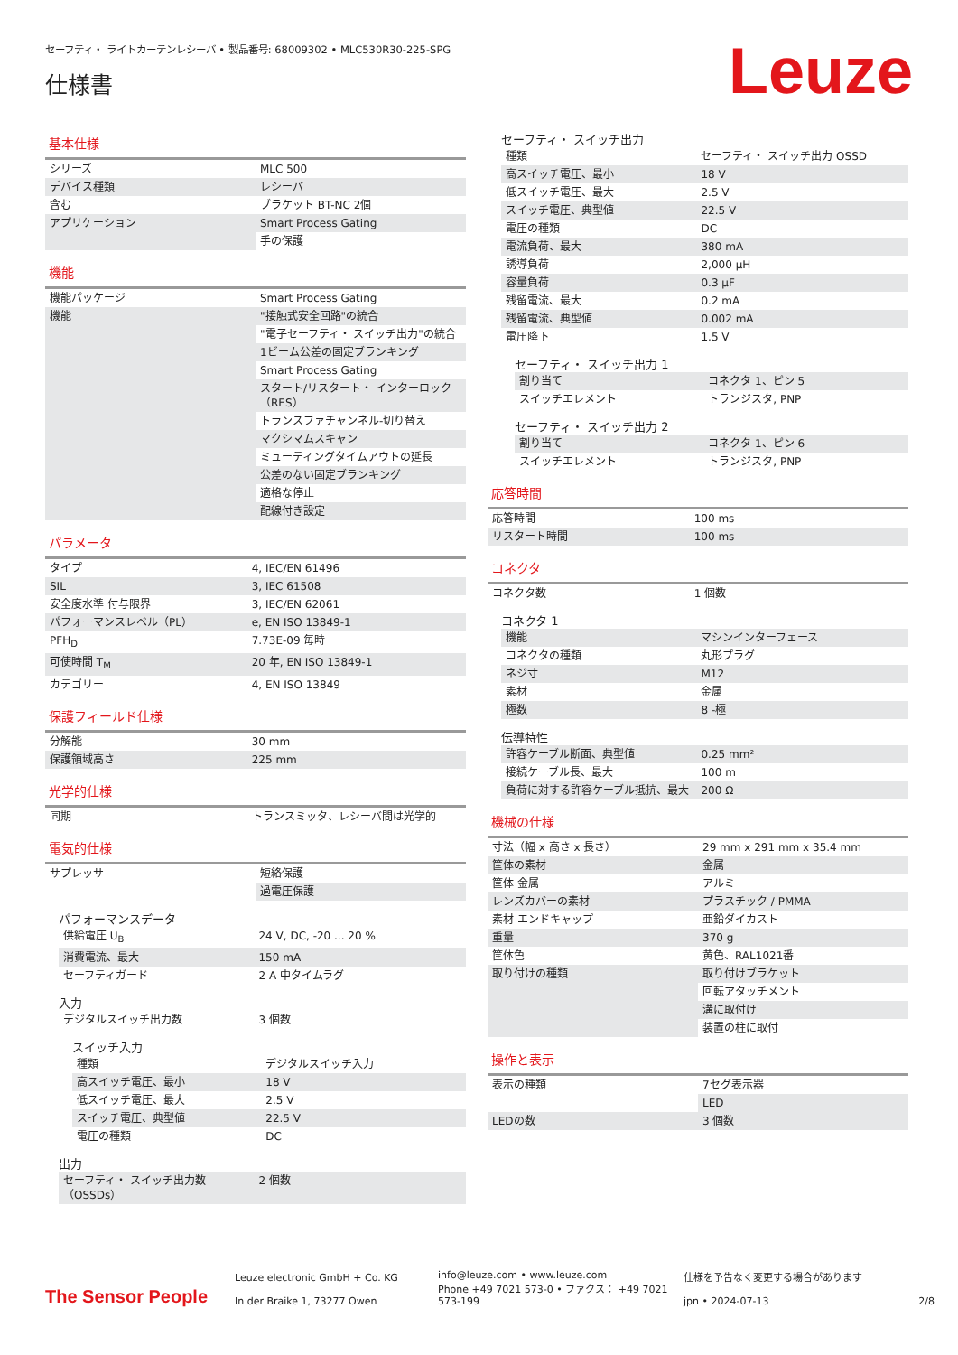セーフティ・ ライトカーテンレシーバ • 製品番号: 68009302 • MLC530R30-225-SPG
仕様書
Leuze
基本仕様
| シリーズ | MLC 500 |
| デバイス種類 | レシーバ |
| 含む | ブラケット BT-NC 2個 |
| アプリケーション | Smart Process Gating |
| | 手の保護 |
機能
| 機能パッケージ | Smart Process Gating |
| 機能 | "接触式安全回路"の統合 |
| | "電子セーフティ・ スイッチ出力"の統合 |
| | 1ビーム公差の固定ブランキング |
| | Smart Process Gating |
| | スタート/リスタート・ インターロック（RES） |
| | トランスファチャンネル-切り替え |
| | マクシマムスキャン |
| | ミューティングタイムアウトの延長 |
| | 公差のない固定ブランキング |
| | 適格な停止 |
| | 配線付き設定 |
パラメータ
| タイプ | 4, IEC/EN 61496 |
| SIL | 3, IEC 61508 |
| 安全度水準 付与限界 | 3, IEC/EN 62061 |
| パフォーマンスレベル（PL） | e, EN ISO 13849-1 |
| PFH<sub>D</sub> | 7.73E-09 毎時 |
| 可使時間 T<sub>M</sub> | 20 年, EN ISO 13849-1 |
| カテゴリー | 4, EN ISO 13849 |
保護フィールド仕様
| 分解能 | 30 mm |
| 保護領域高さ | 225 mm |
光学的仕様
| 同期 | トランスミッタ、レシーバ間は光学的 |
電気的仕様
| サプレッサ | 短絡保護 |
| | 過電圧保護 |
パフォーマンスデータ
| 供給電圧 U<sub>B</sub> | 24 V, DC, -20 ... 20 % |
| 消費電流、最大 | 150 mA |
| セーフティガード | 2 A 中タイムラグ |
入力
| デジタルスイッチ出力数 | 3 個数 |
スイッチ入力
| 種類 | デジタルスイッチ入力 |
| 高スイッチ電圧、最小 | 18 V |
| 低スイッチ電圧、最大 | 2.5 V |
| スイッチ電圧、典型値 | 22.5 V |
| 電圧の種類 | DC |
出力
| セーフティ・ スイッチ出力数（OSSDs） | 2 個数 |
セーフティ・ スイッチ出力
| 種類 | セーフティ・ スイッチ出力 OSSD |
| 高スイッチ電圧、最小 | 18 V |
| 低スイッチ電圧、最大 | 2.5 V |
| スイッチ電圧、典型値 | 22.5 V |
| 電圧の種類 | DC |
| 電流負荷、最大 | 380 mA |
| 誘導負荷 | 2,000 µH |
| 容量負荷 | 0.3 µF |
| 残留電流、最大 | 0.2 mA |
| 残留電流、典型値 | 0.002 mA |
| 電圧降下 | 1.5 V |
セーフティ・ スイッチ出力 1
| 割り当て | コネクタ 1、ピン 5 |
| スイッチエレメント | トランジスタ, PNP |
セーフティ・ スイッチ出力 2
| 割り当て | コネクタ 1、ピン 6 |
| スイッチエレメント | トランジスタ, PNP |
応答時間
| 応答時間 | 100 ms |
| リスタート時間 | 100 ms |
コネクタ
| コネクタ数 | 1 個数 |
コネクタ 1
| 機能 | マシンインターフェース |
| コネクタの種類 | 丸形プラグ |
| ネジ寸 | M12 |
| 素材 | 金属 |
| 極数 | 8 -極 |
伝導特性
| 許容ケーブル断面、典型値 | 0.25 mm² |
| 接続ケーブル長、最大 | 100 m |
| 負荷に対する許容ケーブル抵抗、最大 | 200 Ω |
機械の仕様
| 寸法（幅 x 高さ x 長さ） | 29 mm x 291 mm x 35.4 mm |
| 筐体の素材 | 金属 |
| 筐体 金属 | アルミ |
| レンズカバーの素材 | プラスチック / PMMA |
| 素材 エンドキャップ | 亜鉛ダイカスト |
| 重量 | 370 g |
| 筐体色 | 黄色、RAL1021番 |
| 取り付けの種類 | 取り付けブラケット |
| | 回転アタッチメント |
| | 溝に取付け |
| | 装置の柱に取付 |
操作と表示
| 表示の種類 | 7セグ表示器 |
| | LED |
| LEDの数 | 3 個数 |
The Sensor People
Leuze electronic GmbH + Co. KG
In der Braike 1, 73277 Owen
info@leuze.com • www.leuze.com
Phone +49 7021 573-0 • ファクス： +49 7021 573-199
仕様を予告なく変更する場合があります
jpn • 2024-07-13
2/8